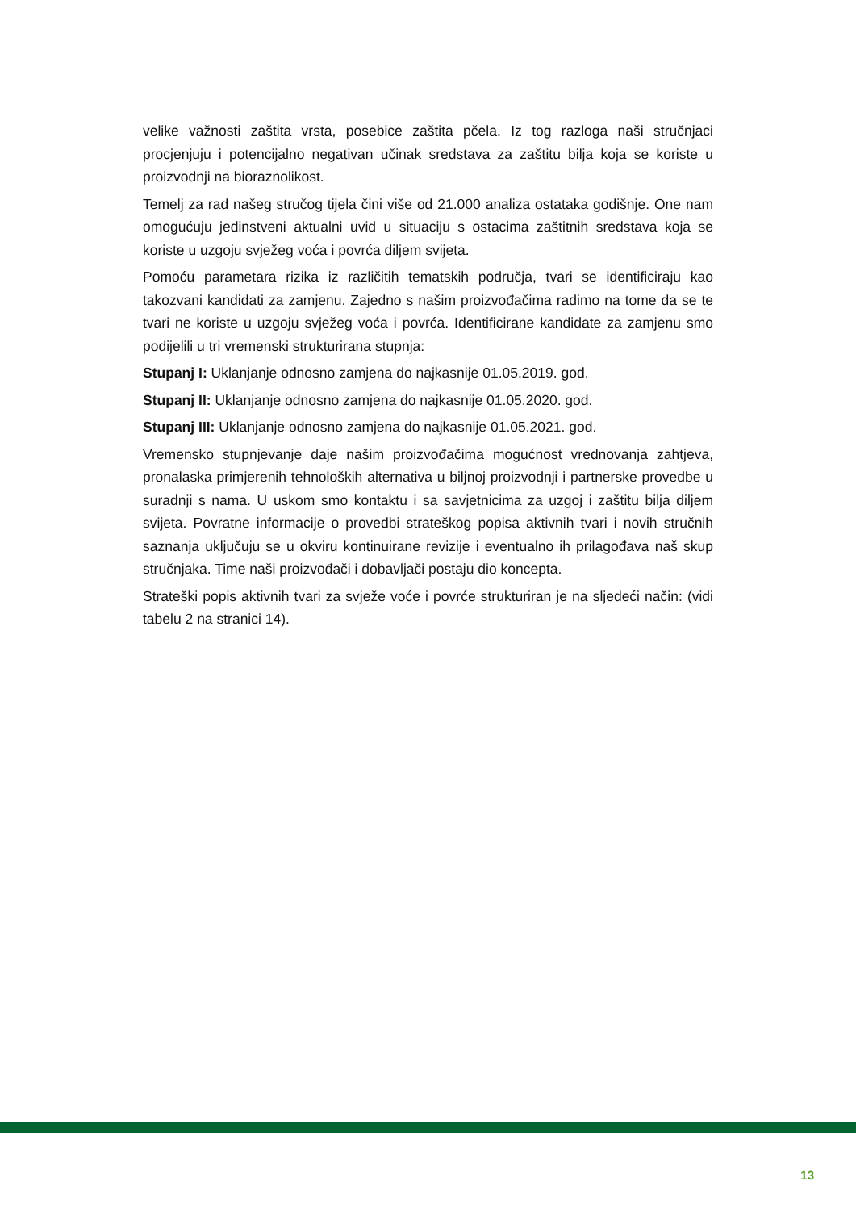velike važnosti zaštita vrsta, posebice zaštita pčela. Iz tog razloga naši stručnjaci procjenjuju i potencijalno negativan učinak sredstava za zaštitu bilja koja se koriste u proizvodnji na bioraznolikost.
Temelj za rad našeg stručog tijela čini više od 21.000 analiza ostataka godišnje. One nam omogućuju jedinstveni aktualni uvid u situaciju s ostacima zaštitnih sredstava koja se koriste u uzgoju svježeg voća i povrća diljem svijeta.
Pomoću parametara rizika iz različitih tematskih područja, tvari se identificiraju kao takozvani kandidati za zamjenu. Zajedno s našim proizvođačima radimo na tome da se te tvari ne koriste u uzgoju svježeg voća i povrća. Identificirane kandidate za zamjenu smo podijelili u tri vremenski strukturirana stupnja:
Stupanj I: Uklanjanje odnosno zamjena do najkasnije 01.05.2019. god.
Stupanj II: Uklanjanje odnosno zamjena do najkasnije 01.05.2020. god.
Stupanj III: Uklanjanje odnosno zamjena do najkasnije 01.05.2021. god.
Vremensko stupnjevanje daje našim proizvođačima mogućnost vrednovanja zahtjeva, pronalaska primjerenih tehnoloških alternativa u biljnoj proizvodnji i partnerske provedbe u suradnji s nama. U uskom smo kontaktu i sa savjetnicima za uzgoj i zaštitu bilja diljem svijeta. Povratne informacije o provedbi strateškog popisa aktivnih tvari i novih stručnih saznanja uključuju se u okviru kontinuirane revizije i eventualno ih prilagođava naš skup stručnjaka. Time naši proizvođači i dobavljači postaju dio koncepta.
Strateški popis aktivnih tvari za svježe voće i povrće strukturiran je na sljedeći način: (vidi tabelu 2 na stranici 14).
13